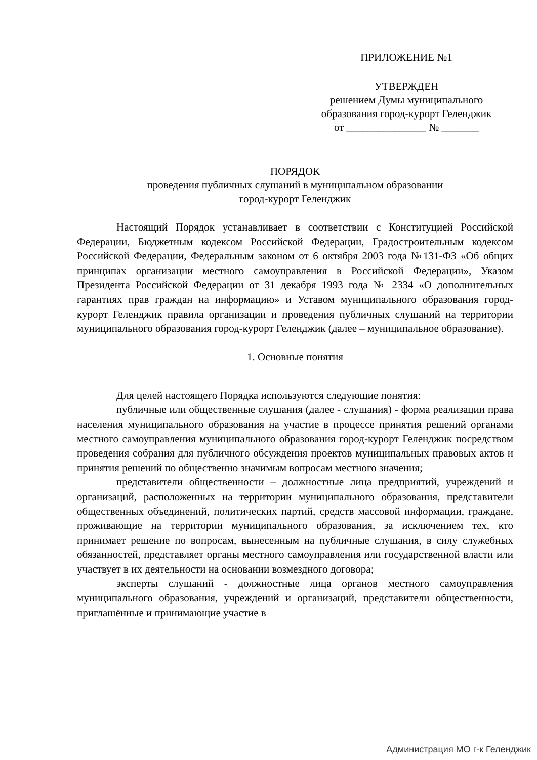ПРИЛОЖЕНИЕ №1
УТВЕРЖДЕН
решением Думы муниципального
образования город-курорт Геленджик
от _______________ № _______
ПОРЯДОК
проведения публичных слушаний в муниципальном образовании
город-курорт Геленджик
Настоящий Порядок устанавливает в соответствии с Конституцией Российской Федерации, Бюджетным кодексом Российской Федерации, Градостроительным кодексом Российской Федерации, Федеральным законом от 6 октября 2003 года №131-ФЗ «Об общих принципах организации местного самоуправления в Российской Федерации», Указом Президента Российской Федерации от 31 декабря 1993 года № 2334 «О дополнительных гарантиях прав граждан на информацию» и Уставом муниципального образования город-курорт Геленджик правила организации и проведения публичных слушаний на территории муниципального образования город-курорт Геленджик (далее – муниципальное образование).
1. Основные понятия
Для целей настоящего Порядка используются следующие понятия:
публичные или общественные слушания (далее - слушания) - форма реализации права населения муниципального образования на участие в процессе принятия решений органами местного самоуправления муниципального образования город-курорт Геленджик посредством проведения собрания для публичного обсуждения проектов муниципальных правовых актов и принятия решений по общественно значимым вопросам местного значения;
представители общественности – должностные лица предприятий, учреждений и организаций, расположенных на территории муниципального образования, представители общественных объединений, политических партий, средств массовой информации, граждане, проживающие на территории муниципального образования, за исключением тех, кто принимает решение по вопросам, вынесенным на публичные слушания, в силу служебных обязанностей, представляет органы местного самоуправления или государственной власти или участвует в их деятельности на основании возмездного договора;
эксперты слушаний - должностные лица органов местного самоуправления муниципального образования, учреждений и организаций, представители общественности, приглашённые и принимающие участие в
Администрация МО г-к Геленджик